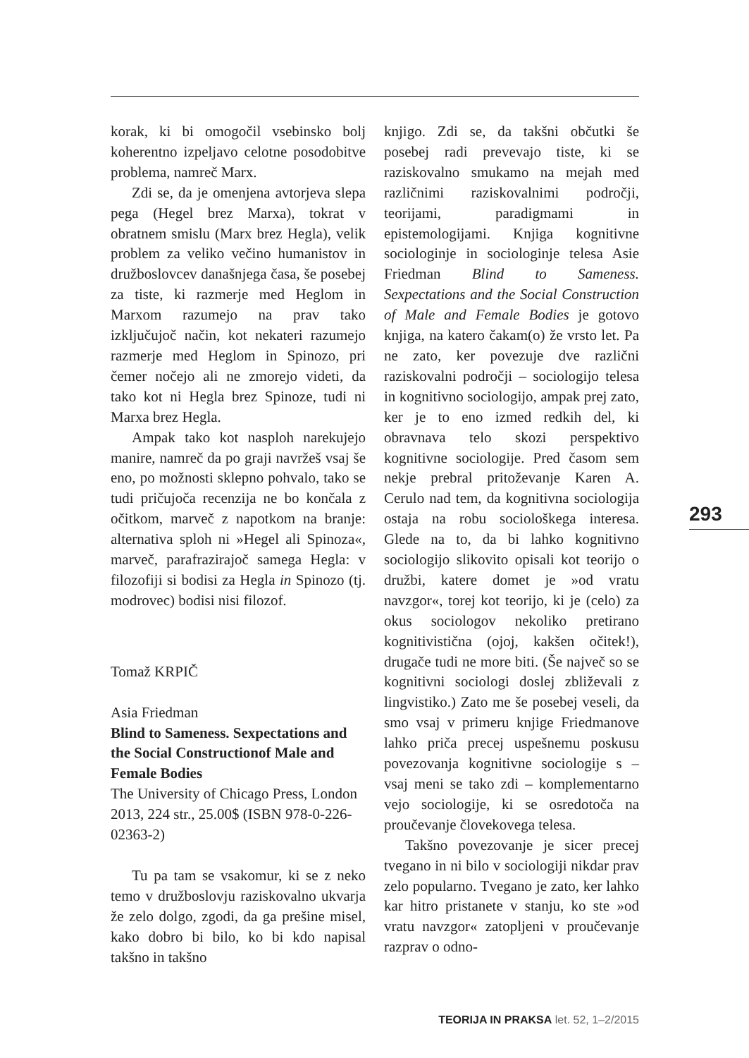korak, ki bi omogočil vsebinsko bolj koherentno izpeljavo celotne posodobitve problema, namreč Marx.
Zdi se, da je omenjena avtorjeva slepa pega (Hegel brez Marxa), tokrat v obratnem smislu (Marx brez Hegla), velik problem za veliko večino humanistov in družboslovcev današnjega časa, še posebej za tiste, ki razmerje med Heglom in Marxom razumejo na prav tako izključujoč način, kot nekateri razumejo razmerje med Heglom in Spinozo, pri čemer nočejo ali ne zmorejo videti, da tako kot ni Hegla brez Spinoze, tudi ni Marxa brez Hegla.
Ampak tako kot nasploh narekujejo manire, namreč da po graji navržeš vsaj še eno, po možnosti sklepno pohvalo, tako se tudi pričujoča recenzija ne bo končala z očitkom, marveč z napotkom na branje: alternativa sploh ni »Hegel ali Spinoza«, marveč, parafrazirajoč samega Hegla: v filozofiji si bodisi za Hegla in Spinozo (tj. modrovec) bodisi nisi filozof.
Tomaž KRPIČ
Asia Friedman
Blind to Sameness. Sexpectations and the Social Constructionof Male and Female Bodies
The University of Chicago Press, London 2013, 224 str., 25.00$ (ISBN 978-0-226-02363-2)
Tu pa tam se vsakomur, ki se z neko temo v družboslovju raziskovalno ukvarja že zelo dolgo, zgodi, da ga prešine misel, kako dobro bi bilo, ko bi kdo napisal takšno in takšno
knjigo. Zdi se, da takšni občutki še posebej radi prevevajo tiste, ki se raziskovalno smukamo na mejah med različnimi raziskovalnimi področji, teorijami, paradigmami in epistemologijami. Knjiga kognitivne sociologinje in sociologinje telesa Asie Friedman Blind to Sameness. Sexpectations and the Social Construction of Male and Female Bodies je gotovo knjiga, na katero čakam(o) že vrsto let. Pa ne zato, ker povezuje dve različni raziskovalni področji – sociologijo telesa in kognitivno sociologijo, ampak prej zato, ker je to eno izmed redkih del, ki obravnava telo skozi perspektivo kognitivne sociologije. Pred časom sem nekje prebral pritoževanje Karen A. Cerulo nad tem, da kognitivna sociologija ostaja na robu sociološkega interesa. Glede na to, da bi lahko kognitivno sociologijo slikovito opisali kot teorijo o družbi, katere domet je »od vratu navzgor«, torej kot teorijo, ki je (celo) za okus sociologov nekoliko pretirano kognitivistična (ojoj, kakšen očitek!), drugače tudi ne more biti. (Še največ so se kognitivni sociologi doslej zbliževali z lingvistiko.) Zato me še posebej veseli, da smo vsaj v primeru knjige Friedmanove lahko priča precej uspešnemu poskusu povezovanja kognitivne sociologije s – vsaj meni se tako zdi – komplementarno vejo sociologije, ki se osredotoča na proučevanje človekovega telesa.
Takšno povezovanje je sicer precej tvegano in ni bilo v sociologiji nikdar prav zelo popularno. Tvegano je zato, ker lahko kar hitro pristanete v stanju, ko ste »od vratu navzgor« zatopljeni v proučevanje razprav o odno-
293
TEORIJA IN PRAKSA let. 52, 1–2/2015